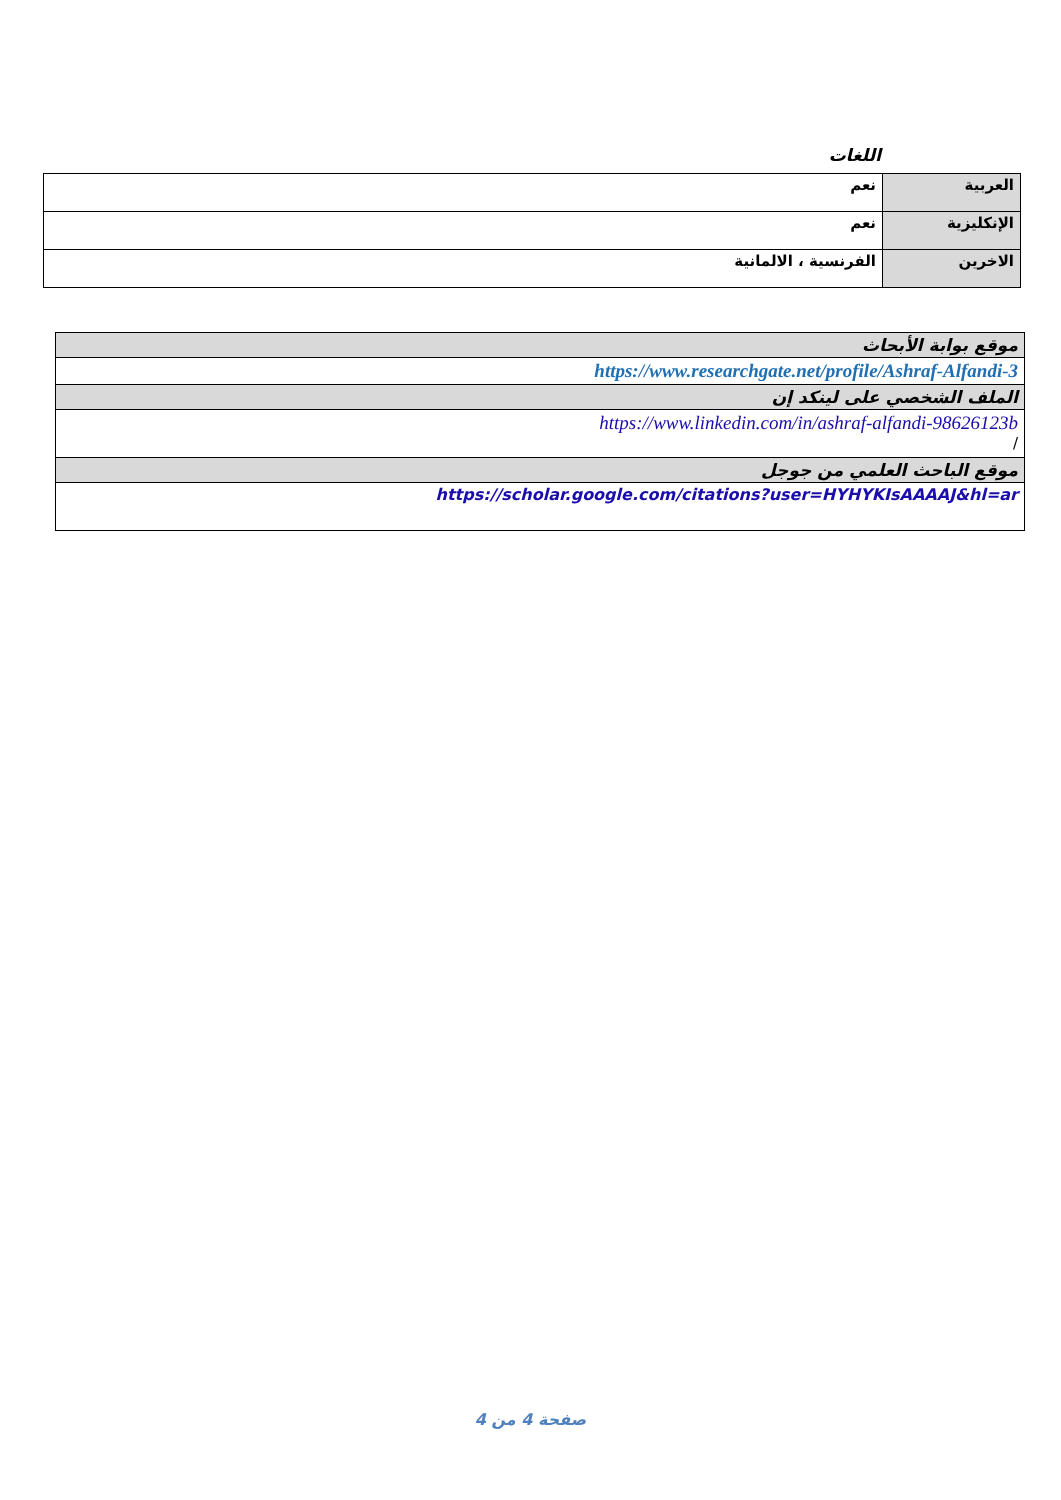اللغات
| العربية | نعم |
| الإنكليزية | نعم |
| الاخرين | الفرنسية ، الالمانية |
| موقع بوابة الأبحاث |
| https://www.researchgate.net/profile/Ashraf-Alfandi-3 |
| الملف الشخصي على لينكد إن |
| https://www.linkedin.com/in/ashraf-alfandi-98626123b / |
| موقع الباحث العلمي من جوجل |
| https://scholar.google.com/citations?user=HYHYKIsAAAAJ&hl=ar |
صفحة 4 من 4